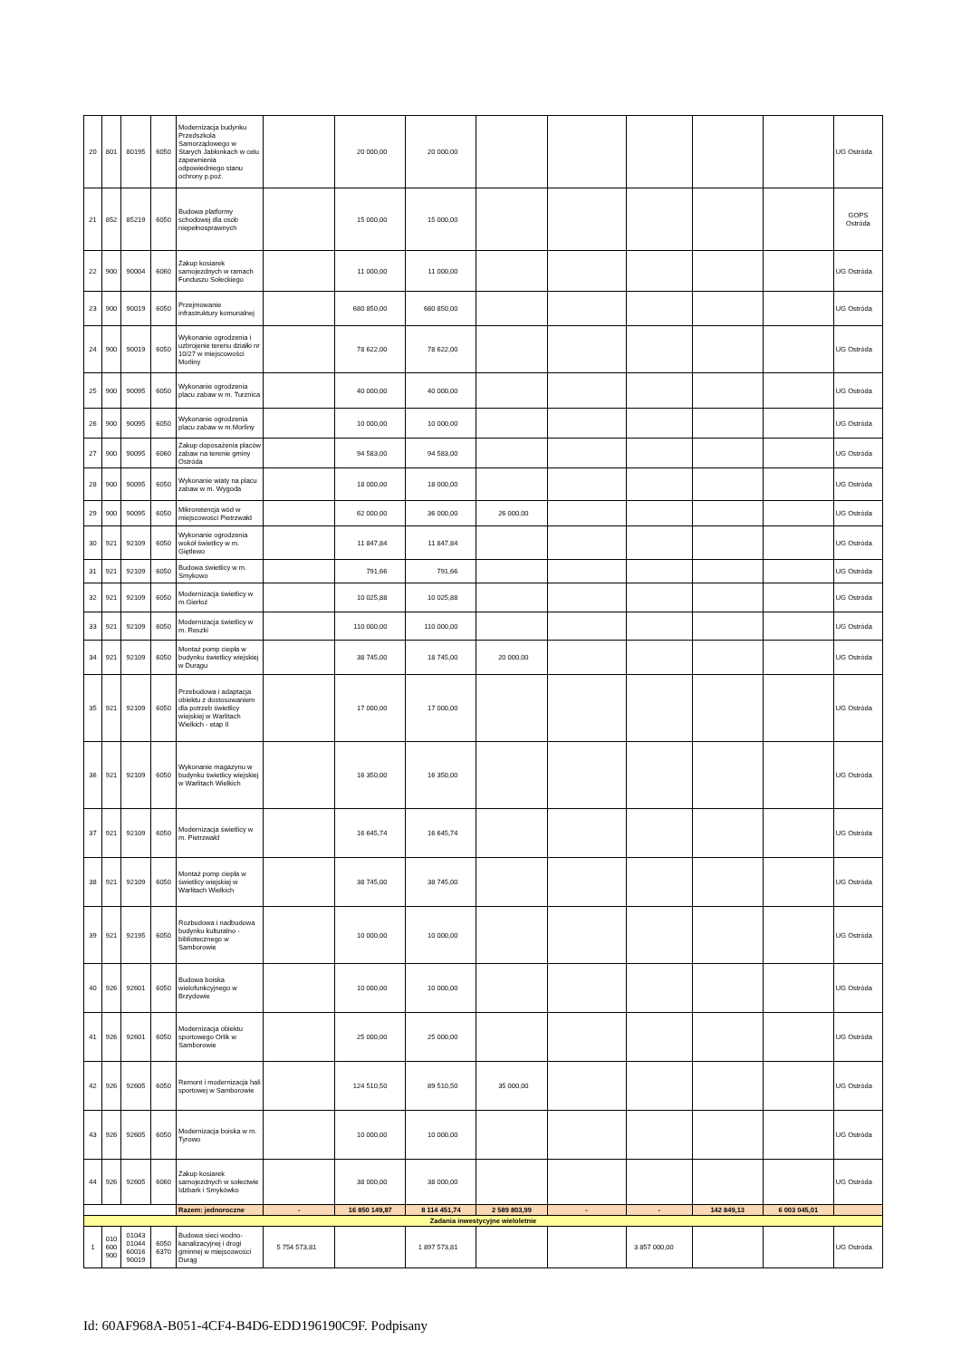| 20 | 801 | 80195 | 6050 | Modernizacja budynku Przedszkola Samorządowego w Starych Jabłonkach w celu zapewnienia odpowiedniego stanu ochrony p.poż. | | 20 000,00 | 20 000,00 | | | | | | UG Ostróda |
| 21 | 852 | 85219 | 6050 | Budowa platformy schodowej dla osób niepełnosprawnych | | 15 000,00 | 15 000,00 | | | | | | GOPS Ostróda |
| 22 | 900 | 90004 | 6060 | Zakup kosiarek samojezdnych w ramach Funduszu Sołeckiego | | 11 000,00 | 11 000,00 | | | | | | UG Ostróda |
| 23 | 900 | 90019 | 6050 | Przejmowanie infrastruktury komunalnej | | 680 850,00 | 680 850,00 | | | | | | UG Ostróda |
| 24 | 900 | 90019 | 6050 | Wykonanie ogrodzenia i uzbrojenie terenu działki nr 10/27 w miejscowości Morliny | | 78 622,00 | 78 622,00 | | | | | | UG Ostróda |
| 25 | 900 | 90095 | 6050 | Wykonanie ogrodzenia placu zabaw w m. Turznica | | 40 000,00 | 40 000,00 | | | | | | UG Ostróda |
| 26 | 900 | 90095 | 6050 | Wykonanie ogrodzenia placu zabaw w m.Morliny | | 10 000,00 | 10 000,00 | | | | | | UG Ostróda |
| 27 | 900 | 90095 | 6060 | Zakup doposażenia placów zabaw na terenie gminy Ostróda | | 94 583,00 | 94 583,00 | | | | | | UG Ostróda |
| 28 | 900 | 90095 | 6050 | Wykonanie wiaty na placu zabaw w m. Wygoda | | 18 000,00 | 18 000,00 | | | | | | UG Ostróda |
| 29 | 900 | 90095 | 6050 | Mikroretencja wód w miejscowości Pietrzwałd | | 62 000,00 | 36 000,00 | 26 000,00 | | | | | UG Ostróda |
| 30 | 921 | 92109 | 6050 | Wykonanie ogrodzenia wokół świetlicy w m. Giętlewo | | 11 847,84 | 11 847,84 | | | | | | UG Ostróda |
| 31 | 921 | 92109 | 6050 | Budowa świetlicy w m. Smykowo | | 791,66 | 791,66 | | | | | | UG Ostróda |
| 32 | 921 | 92109 | 6050 | Modernizacja świetlicy w m.Gierłoż | | 10 025,88 | 10 025,88 | | | | | | UG Ostróda |
| 33 | 921 | 92109 | 6050 | Modernizacja świetlicy w m. Reszki | | 110 000,00 | 110 000,00 | | | | | | UG Ostróda |
| 34 | 921 | 92109 | 6050 | Montaż pomp ciepła w budynku świetlicy wiejskiej w Durągu | | 38 745,00 | 18 745,00 | 20 000,00 | | | | | UG Ostróda |
| 35 | 921 | 92109 | 6050 | Przebudowa i adaptacja obiektu z dostosowaniem dla potrzeb świetlicy wiejskiej w Warlitach Wielkich - etap II | | 17 000,00 | 17 000,00 | | | | | | UG Ostróda |
| 36 | 921 | 92109 | 6050 | Wykonanie magazynu w budynku świetlicy wiejskiej w Warlitach Wielkich | | 16 350,00 | 16 350,00 | | | | | | UG Ostróda |
| 37 | 921 | 92109 | 6050 | Modernizacja świetlicy w m. Pietrzwałd | | 16 645,74 | 16 645,74 | | | | | | UG Ostróda |
| 38 | 921 | 92109 | 6050 | Montaż pomp ciepła w świetlicy wiejskiej w Warlitach Wielkich | | 38 745,00 | 38 745,00 | | | | | | UG Ostróda |
| 39 | 921 | 92195 | 6050 | Rozbudowa i nadbudowa budynku kulturalno - bibliotecznego w Samborowie | | 10 000,00 | 10 000,00 | | | | | | UG Ostróda |
| 40 | 926 | 92601 | 6050 | Budowa boiska wielofunkcyjnego w Brzydowie | | 10 000,00 | 10 000,00 | | | | | | UG Ostróda |
| 41 | 926 | 92601 | 6050 | Modernizacja obiektu sportowego Orlik w Samborowie | | 25 000,00 | 25 000,00 | | | | | | UG Ostróda |
| 42 | 926 | 92605 | 6050 | Remont i modernizacja hali sportowej w Samborowie | | 124 510,50 | 89 510,50 | 35 000,00 | | | | | UG Ostróda |
| 43 | 926 | 92605 | 6050 | Modernizacja boiska w m. Tyrowo | | 10 000,00 | 10 000,00 | | | | | | UG Ostróda |
| 44 | 926 | 92605 | 6060 | Zakup kosiarek samojezdnych w sołectwie Idzbark i Smykówko | | 38 000,00 | 38 000,00 | | | | | | UG Ostróda |
| | | | | Razem: jednoroczne | - | 16 850 149,87 | 8 114 451,74 | 2 589 803,99 | - | - | 142 849,13 | 6 003 045,01 | |
| Zadania inwestycyjne wieloletnie | | | | | | | | | | | | | |
| 1 | 010 600 900 | 01043 01044 60016 90019 | 6050 6370 | Budowa sieci wodno-kanalizacyjnej i drogi gminnej w miejscowości Durąg | 5 754 573,81 | | 1 897 573,81 | | | 3 857 000,00 | | | UG Ostróda |
Id: 60AF968A-B051-4CF4-B4D6-EDD196190C9F. Podpisany